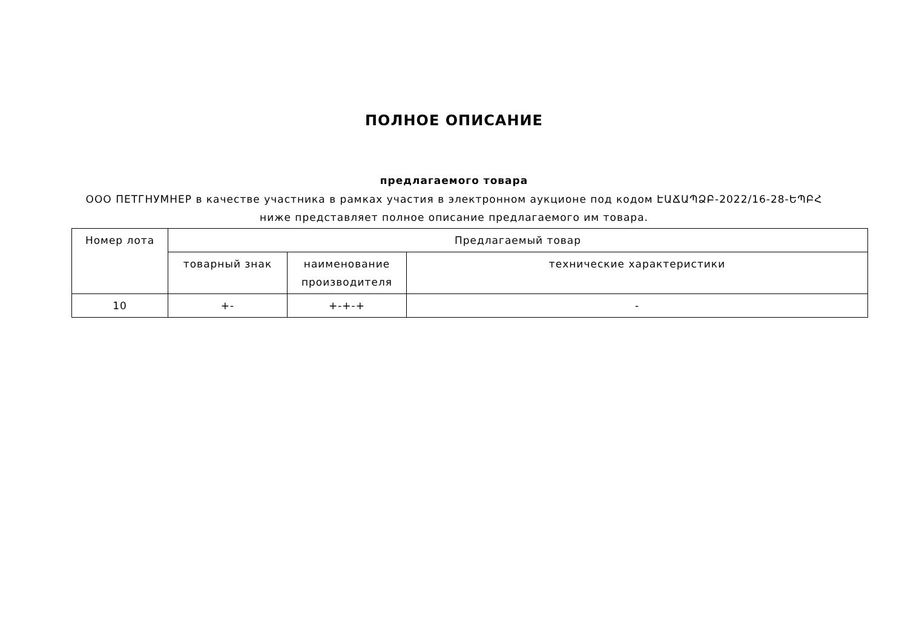ПОЛНОЕ ОПИСАНИЕ
предлагаемого товара
ООО ПЕТГНУМНЕР в качестве участника в рамках участия в электронном аукционе под кодом ԷԱՃԱՊՁԲ-2022/16-28-ԵՊԲՀ ниже представляет полное описание предлагаемого им товара.
| Номер лота | Предлагаемый товар | | |
| --- | --- | --- | --- |
| | товарный знак | наименование производителя | технические характеристики |
| 10 | +- | +-+-+ | - |